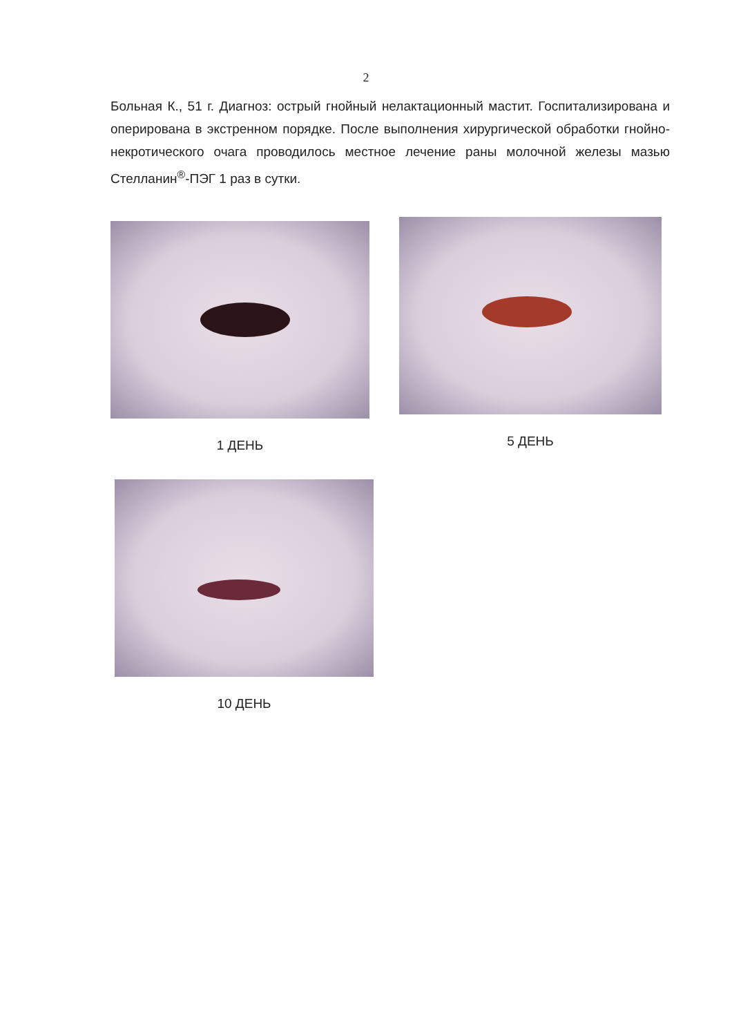2
Больная К., 51 г. Диагноз: острый гнойный нелактационный мастит. Госпитализирована и оперирована в экстренном порядке. После выполнения хирургической обработки гнойно-некротического очага проводилось местное лечение раны молочной железы мазью Стелланин<sup>®</sup>-ПЭГ 1 раз в сутки.
1 ДЕНЬ 5 ДЕНЬ
10 ДЕНЬ